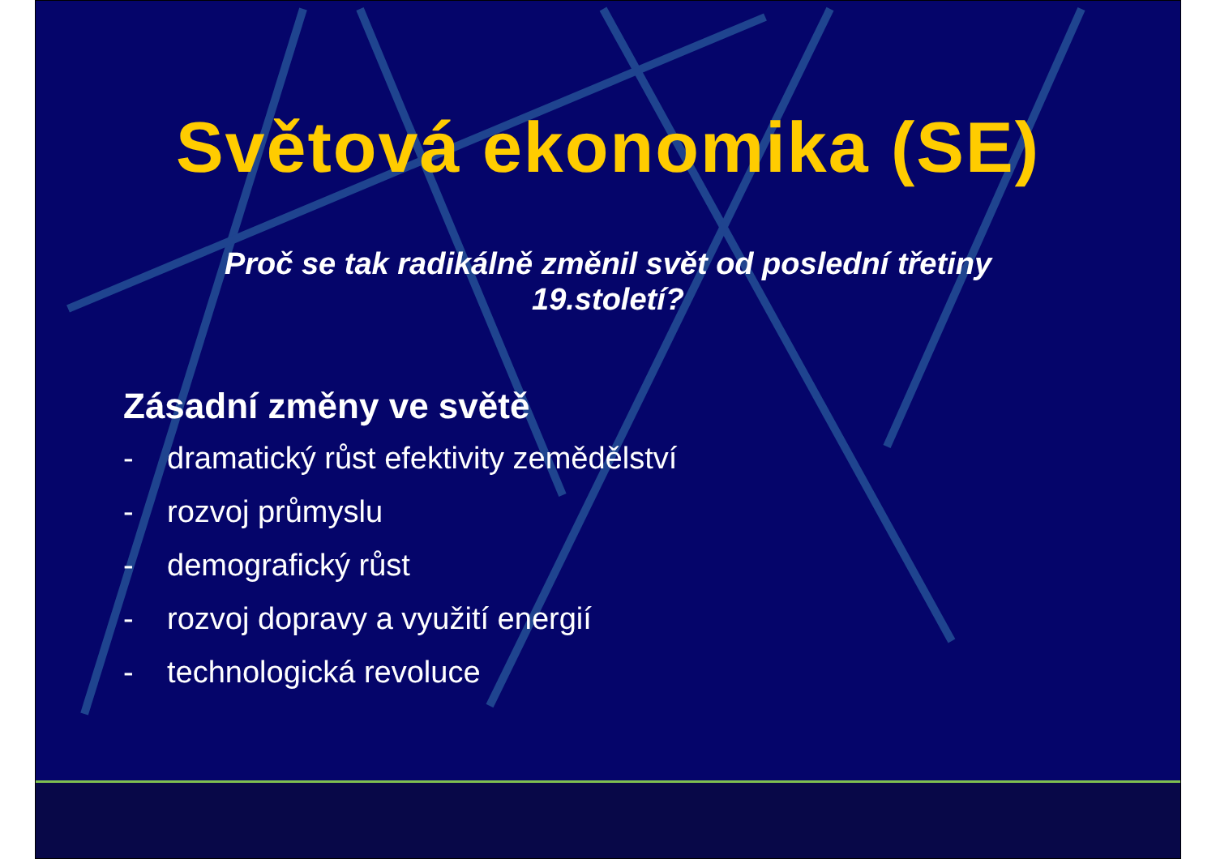Světová ekonomika (SE)
Proč se tak radikálně změnil svět od poslední třetiny
19.století?
Zásadní změny ve světě
- dramatický růst efektivity zemědělství
- rozvoj průmyslu
- demografický růst
- rozvoj dopravy a využití energií
- technologická revoluce